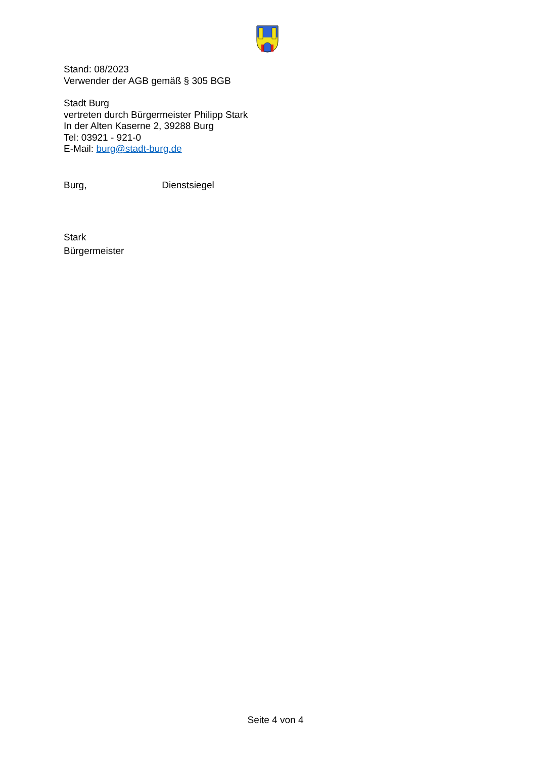Stand: 08/2023
Verwender der AGB gemäß § 305 BGB
Stadt Burg
vertreten durch Bürgermeister Philipp Stark
In der Alten Kaserne 2, 39288 Burg
Tel: 03921 - 921-0
E-Mail: burg@stadt-burg.de
Burg, Dienstsiegel
Stark
Bürgermeister
Seite 4 von 4